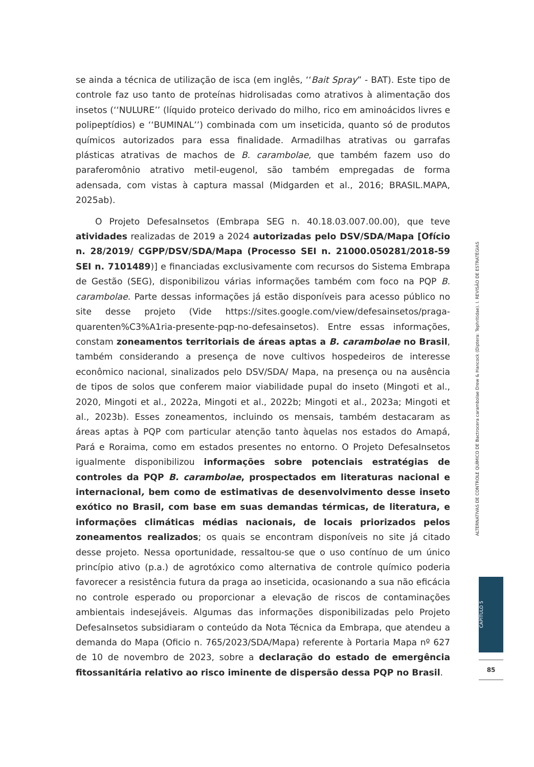se ainda a técnica de utilização de isca (em inglês, ‘‘Bait Spray” - BAT). Este tipo de controle faz uso tanto de proteínas hidrolisadas como atrativos à alimentação dos insetos (‘‘NULURE’’ (líquido proteico derivado do milho, rico em aminoácidos livres e polipeptídios) e ‘‘BUMINAL’’) combinada com um inseticida, quanto só de produtos químicos autorizados para essa finalidade. Armadilhas atrativas ou garrafas plásticas atrativas de machos de B. carambolae, que também fazem uso do paraferomônio atrativo metil-eugenol, são também empregadas de forma adensada, com vistas à captura massal (Midgarden et al., 2016; BRASIL.MAPA, 2025ab).
O Projeto DefesaInsetos (Embrapa SEG n. 40.18.03.007.00.00), que teve atividades realizadas de 2019 a 2024 autorizadas pelo DSV/SDA/Mapa [Ofício n. 28/2019/ CGPP/DSV/SDA/Mapa (Processo SEI n. 21000.050281/2018-59 SEI n. 7101489)] e financiadas exclusivamente com recursos do Sistema Embrapa de Gestão (SEG), disponibilizou várias informações também com foco na PQP B. carambolae. Parte dessas informações já estão disponíveis para acesso público no site desse projeto (Vide https://sites.google.com/view/defesainsetos/praga-quarenten%C3%A1ria-presente-pqp-no-defesainsetos). Entre essas informações, constam zoneamentos territoriais de áreas aptas a B. carambolae no Brasil, também considerando a presença de nove cultivos hospedeiros de interesse econômico nacional, sinalizados pelo DSV/SDA/ Mapa, na presença ou na ausência de tipos de solos que conferem maior viabilidade pupal do inseto (Mingoti et al., 2020, Mingoti et al., 2022a, Mingoti et al., 2022b; Mingoti et al., 2023a; Mingoti et al., 2023b). Esses zoneamentos, incluindo os mensais, também destacaram as áreas aptas à PQP com particular atenção tanto àquelas nos estados do Amapá, Pará e Roraima, como em estados presentes no entorno. O Projeto DefesaInsetos igualmente disponibilizou informações sobre potenciais estratégias de controles da PQP B. carambolae, prospectados em literaturas nacional e internacional, bem como de estimativas de desenvolvimento desse inseto exótico no Brasil, com base em suas demandas térmicas, de literatura, e informações climáticas médias nacionais, de locais priorizados pelos zoneamentos realizados; os quais se encontram disponíveis no site já citado desse projeto. Nessa oportunidade, ressaltou-se que o uso contínuo de um único princípio ativo (p.a.) de agrotóxico como alternativa de controle químico poderia favorecer a resistência futura da praga ao inseticida, ocasionando a sua não eficácia no controle esperado ou proporcionar a elevação de riscos de contaminações ambientais indesejáveis. Algumas das informações disponibilizadas pelo Projeto DefesaInsetos subsidiaram o conteúdo da Nota Técnica da Embrapa, que atendeu a demanda do Mapa (Oficio n. 765/2023/SDA/Mapa) referente à Portaria Mapa nº 627 de 10 de novembro de 2023, sobre a declaração do estado de emergência fitossanitária relativo ao risco iminente de dispersão dessa PQP no Brasil.
ALTERNATIVAS DE CONTROLE QUÍMICO DE Bactrocera carambolae Drew & Hancock (Diptera: Tephritidae). I. REVISÃO DE ESTRATÉGIAS
CAPÍTULO 5
85